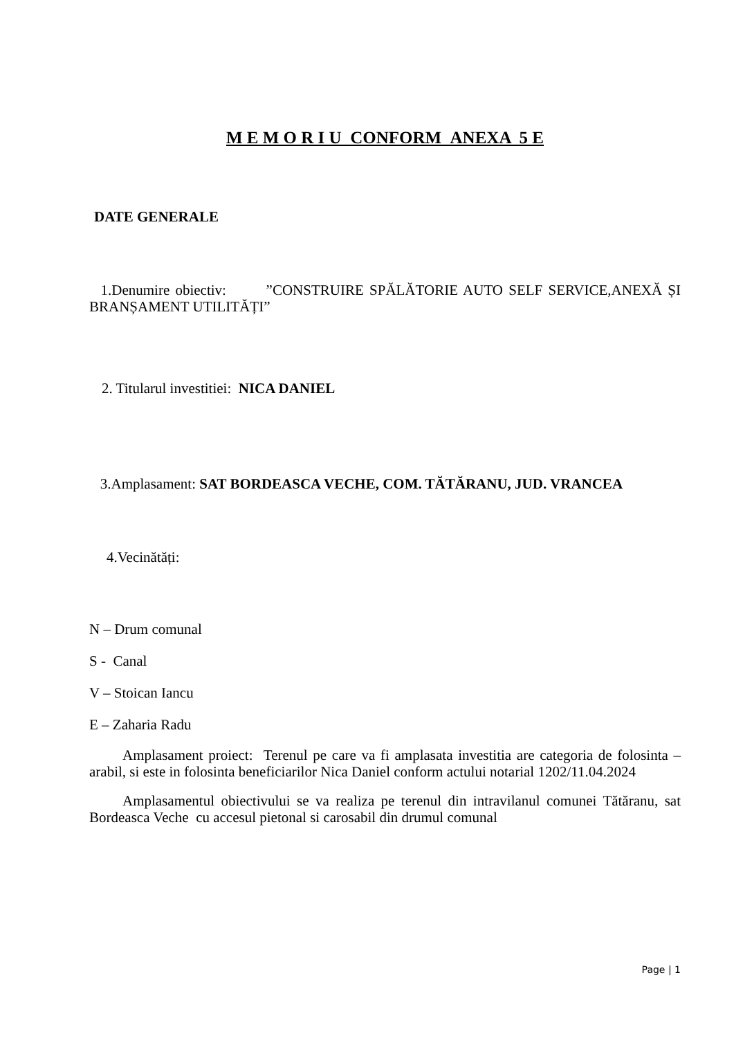M E M O R I U CONFORM ANEXA 5 E
DATE GENERALE
1.Denumire obiectiv: ”CONSTRUIRE SPĂLĂTORIE AUTO SELF SERVICE,ANEXĂ ȘI BRANȘAMENT UTILITĂȚI”
2. Titularul investitiei: NICA DANIEL
3.Amplasament: SAT BORDEASCA VECHE, COM. TĂTĂRANU, JUD. VRANCEA
4.Vecinătăți:
N – Drum comunal
S - Canal
V – Stoican Iancu
E – Zaharia Radu
Amplasament proiect: Terenul pe care va fi amplasata investitia are categoria de folosinta – arabil, si este in folosinta beneficiarilor Nica Daniel conform actului notarial 1202/11.04.2024
Amplasamentul obiectivului se va realiza pe terenul din intravilanul comunei Tătăranu, sat Bordeasca Veche cu accesul pietonal si carosabil din drumul comunal
Page | 1